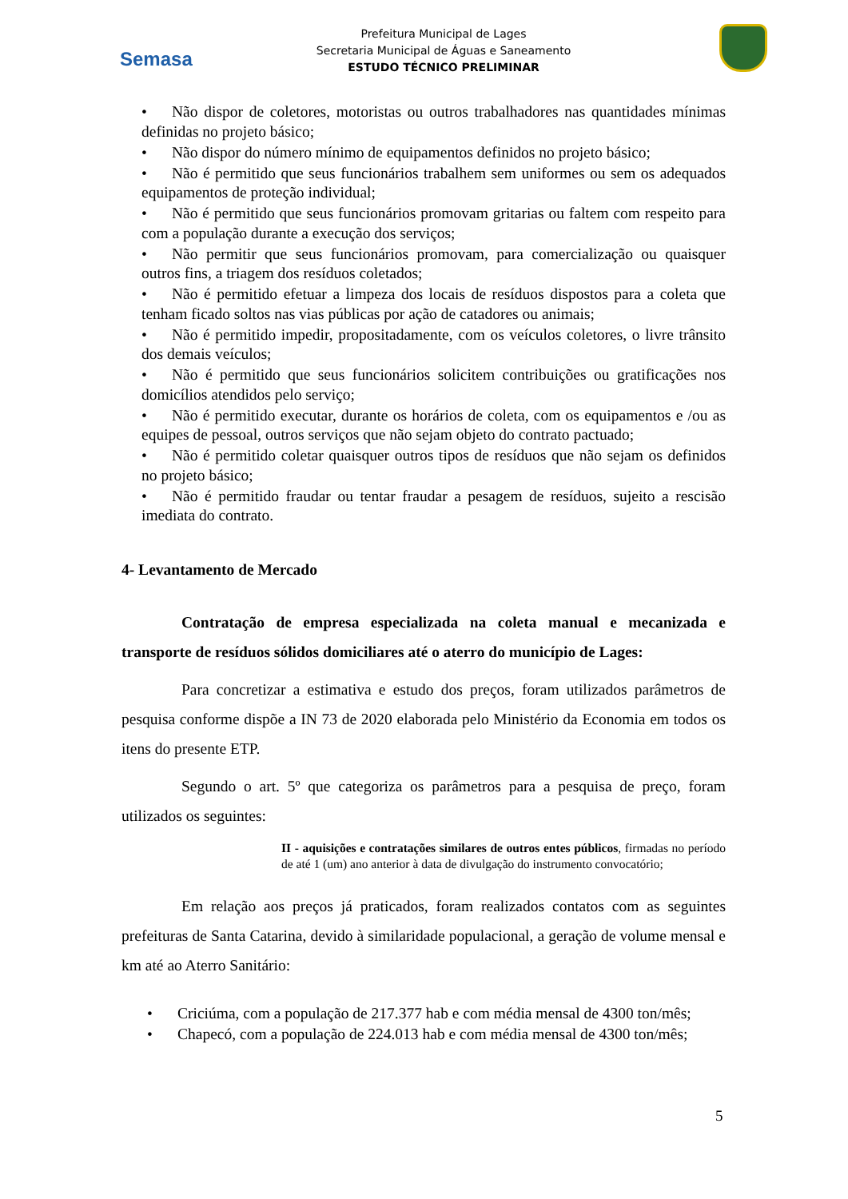Semasa
Prefeitura Municipal de Lages
Secretaria Municipal de Águas e Saneamento
ESTUDO TÉCNICO PRELIMINAR
• Não dispor de coletores, motoristas ou outros trabalhadores nas quantidades mínimas definidas no projeto básico;
• Não dispor do número mínimo de equipamentos definidos no projeto básico;
• Não é permitido que seus funcionários trabalhem sem uniformes ou sem os adequados equipamentos de proteção individual;
• Não é permitido que seus funcionários promovam gritarias ou faltem com respeito para com a população durante a execução dos serviços;
• Não permitir que seus funcionários promovam, para comercialização ou quaisquer outros fins, a triagem dos resíduos coletados;
• Não é permitido efetuar a limpeza dos locais de resíduos dispostos para a coleta que tenham ficado soltos nas vias públicas por ação de catadores ou animais;
• Não é permitido impedir, propositadamente, com os veículos coletores, o livre trânsito dos demais veículos;
• Não é permitido que seus funcionários solicitem contribuições ou gratificações nos domicílios atendidos pelo serviço;
• Não é permitido executar, durante os horários de coleta, com os equipamentos e /ou as equipes de pessoal, outros serviços que não sejam objeto do contrato pactuado;
• Não é permitido coletar quaisquer outros tipos de resíduos que não sejam os definidos no projeto básico;
• Não é permitido fraudar ou tentar fraudar a pesagem de resíduos, sujeito a rescisão imediata do contrato.
4- Levantamento de Mercado
Contratação de empresa especializada na coleta manual e mecanizada e transporte de resíduos sólidos domiciliares até o aterro do município de Lages:
Para concretizar a estimativa e estudo dos preços, foram utilizados parâmetros de pesquisa conforme dispõe a IN 73 de 2020 elaborada pelo Ministério da Economia em todos os itens do presente ETP.
Segundo o art. 5º que categoriza os parâmetros para a pesquisa de preço, foram utilizados os seguintes:
II - aquisições e contratações similares de outros entes públicos, firmadas no período de até 1 (um) ano anterior à data de divulgação do instrumento convocatório;
Em relação aos preços já praticados, foram realizados contatos com as seguintes prefeituras de Santa Catarina, devido à similaridade populacional, a geração de volume mensal e km até ao Aterro Sanitário:
• Criciúma, com a população de 217.377 hab e com média mensal de 4300 ton/mês;
• Chapecó, com a população de 224.013 hab e com média mensal de 4300 ton/mês;
5